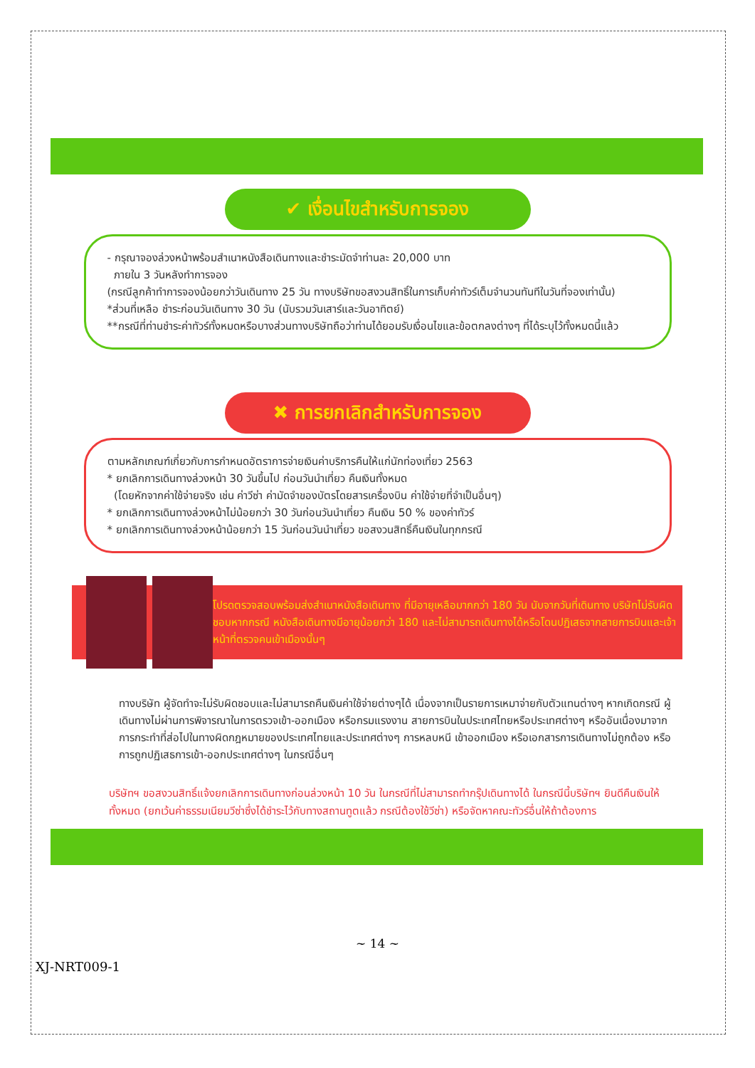✔ เงื่อนไขสำหรับการจอง
- กรุณาจองล่วงหน้าพร้อมสำเนาหนังสือเดินทางและชำระมัดจำท่านละ 20,000 บาท
ภายใน 3 วันหลังทำการจอง
(กรณีลูกค้าทำการจองน้อยกว่าวันเดินทาง 25 วัน ทางบริษัทขอสงวนสิทธิ์ในการเก็บค่าทัวร์เต็มจำนวนทันทีในวันที่จองเท่านั้น)
*ส่วนที่เหลือ ชำระก่อนวันเดินทาง 30 วัน (นับรวมวันเสาร์และวันอาทิตย์)
**กรณีที่ท่านชำระค่าทัวร์ทั้งหมดหรือบางส่วนทางบริษัทถือว่าท่านได้ยอมรับเงื่อนไขและข้อตกลงต่างๆ ที่ได้ระบุไว้ทั้งหมดนี้แล้ว
✖ การยกเลิกสำหรับการจอง
ตามหลักเกณฑ์เกี่ยวกับการกำหนดอัตราการจ่ายเงินค่าบริการคืนให้แก่นักท่องเที่ยว 2563
* ยกเลิกการเดินทางล่วงหน้า 30 วันขึ้นไป ก่อนวันนำเที่ยว คืนเงินทั้งหมด
(โดยหักจากค่าใช้จ่ายจริง เช่น ค่าวีซ่า ค่ามัดจำของบัตรโดยสารเครื่องบิน ค่าใช้จ่ายที่จำเป็นอื่นๆ)
* ยกเลิกการเดินทางล่วงหน้าไม่น้อยกว่า 30 วันก่อนวันนำเที่ยว คืนเงิน 50 % ของค่าทัวร์
* ยกเลิกการเดินทางล่วงหน้าน้อยกว่า 15 วันก่อนวันนำเที่ยว ขอสงวนสิทธิ์คืนเงินในทุกกรณี
โปรดตรวจสอบพร้อมส่งสำเนาหนังสือเดินทาง ที่มีอายุเหลือมากกว่า 180 วัน นับจากวันที่เดินทาง บริษัทไม่รับผิดชอบหากกรณี หนังสือเดินทางมีอายุน้อยกว่า 180 และไม่สามารถเดินทางได้หรือโดนปฏิเสธจากสายการบินและเจ้าหน้าที่ตรวจคนเข้าเมืองนั้นๆ
ทางบริษัท ผู้จัดทำจะไม่รับผิดชอบและไม่สามารถคืนเงินค่าใช้จ่ายต่างๆได้ เนื่องจากเป็นรายการเหมาจ่ายกับตัวแทนต่างๆ หากเกิดกรณี ผู้เดินทางไม่ผ่านการพิจารณาในการตรวจเข้า-ออกเมือง หรือกรมแรงงาน สายการบินในประเทศไทยหรือประเทศต่างๆ หรืออันเนื่องมาจากการกระทำที่ส่อไปในทางผิดกฎหมายของประเทศไทยและประเทศต่างๆ การหลบหนี เข้าออกเมือง หรือเอกสารการเดินทางไม่ถูกต้อง หรือ การถูกปฏิเสธการเข้า-ออกประเทศต่างๆ ในกรณีอื่นๆ
บริษัทฯ ขอสงวนสิทธิ์แจ้งยกเลิกการเดินทางก่อนล่วงหน้า 10 วัน ในกรณีที่ไม่สามารถทำกรุ๊ปเดินทางได้ ในกรณีนี้บริษัทฯ ยินดีคืนเงินให้ทั้งหมด (ยกเว้นค่าธรรมเนียมวีซ่าซึ่งได้ชำระไว้กับทางสถานทูตแล้ว กรณีต้องใช้วีซ่า) หรือจัดหาคณะทัวร์อื่นให้ถ้าต้องการ
~ 14 ~
XJ-NRT009-1